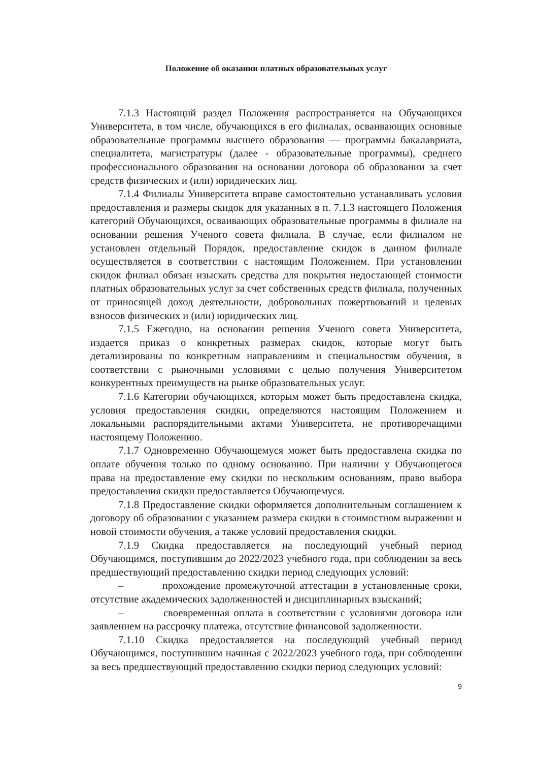Положение об оказании платных образовательных услуг
7.1.3 Настоящий раздел Положения распространяется на Обучающихся Университета, в том числе, обучающихся в его филиалах, осваивающих основные образовательные программы высшего образования — программы бакалавриата, специалитета, магистратуры (далее - образовательные программы), среднего профессионального образования на основании договора об образовании за счет средств физических и (или) юридических лиц.
7.1.4 Филиалы Университета вправе самостоятельно устанавливать условия предоставления и размеры скидок для указанных в п. 7.1.3 настоящего Положения категорий Обучающихся, осваивающих образовательные программы в филиале на основании решения Ученого совета филиала. В случае, если филиалом не установлен отдельный Порядок, предоставление скидок в данном филиале осуществляется в соответствии с настоящим Положением. При установлении скидок филиал обязан изыскать средства для покрытия недостающей стоимости платных образовательных услуг за счет собственных средств филиала, полученных от приносящей доход деятельности, добровольных пожертвований и целевых взносов физических и (или) юридических лиц.
7.1.5 Ежегодно, на основании решения Ученого совета Университета, издается приказ о конкретных размерах скидок, которые могут быть детализированы по конкретным направлениям и специальностям обучения, в соответствии с рыночными условиями с целью получения Университетом конкурентных преимуществ на рынке образовательных услуг.
7.1.6 Категории обучающихся, которым может быть предоставлена скидка, условия предоставления скидки, определяются настоящим Положением и локальными распорядительными актами Университета, не противоречащими настоящему Положению.
7.1.7 Одновременно Обучающемуся может быть предоставлена скидка по оплате обучения только по одному основанию. При наличии у Обучающегося права на предоставление ему скидки по нескольким основаниям, право выбора предоставления скидки предоставляется Обучающемуся.
7.1.8 Предоставление скидки оформляется дополнительным соглашением к договору об образовании с указанием размера скидки в стоимостном выражении и новой стоимости обучения, а также условий предоставления скидки.
7.1.9 Скидка предоставляется на последующий учебный период Обучающимся, поступившим до 2022/2023 учебного года, при соблюдении за весь предшествующий предоставлению скидки период следующих условий:
– прохождение промежуточной аттестации в установленные сроки, отсутствие академических задолженностей и дисциплинарных взысканий;
– своевременная оплата в соответствии с условиями договора или заявлением на рассрочку платежа, отсутствие финансовой задолженности.
7.1.10 Скидка предоставляется на последующий учебный период Обучающимся, поступившим начиная с 2022/2023 учебного года, при соблюдении за весь предшествующий предоставлению скидки период следующих условий:
9